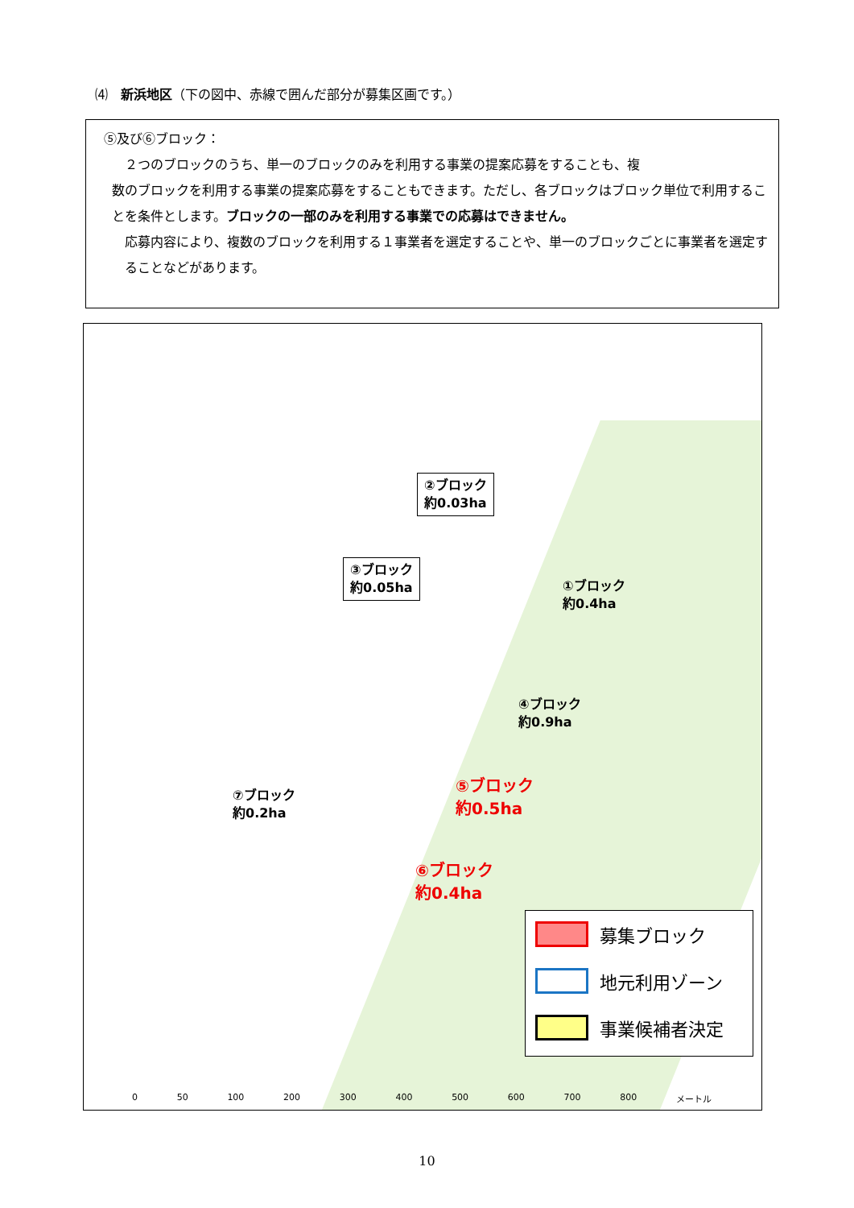⑷　新浜地区（下の図中、赤線で囲んだ部分が募集区画です。）
⑤及び⑥ブロック：
２つのブロックのうち、単一のブロックのみを利用する事業の提案応募をすることも、複
数のブロックを利用する事業の提案応募をすることもできます。ただし、各ブロックはブロック単位で利用することを条件とします。ブロックの一部のみを利用する事業での応募はできません。
応募内容により、複数のブロックを利用する１事業者を選定することや、単一のブロックごとに事業者を選定することなどがあります。
②ブロック
約0.03ha
③ブロック
約0.05ha
①ブロック
約0.4ha
④ブロック
約0.9ha
⑦ブロック
約0.2ha
⑤ブロック
約0.5ha
⑥ブロック
約0.4ha
募集ブロック
地元利用ゾーン
事業候補者決定
0 50 100 200 300 400 500 600 700 800 メートル
10